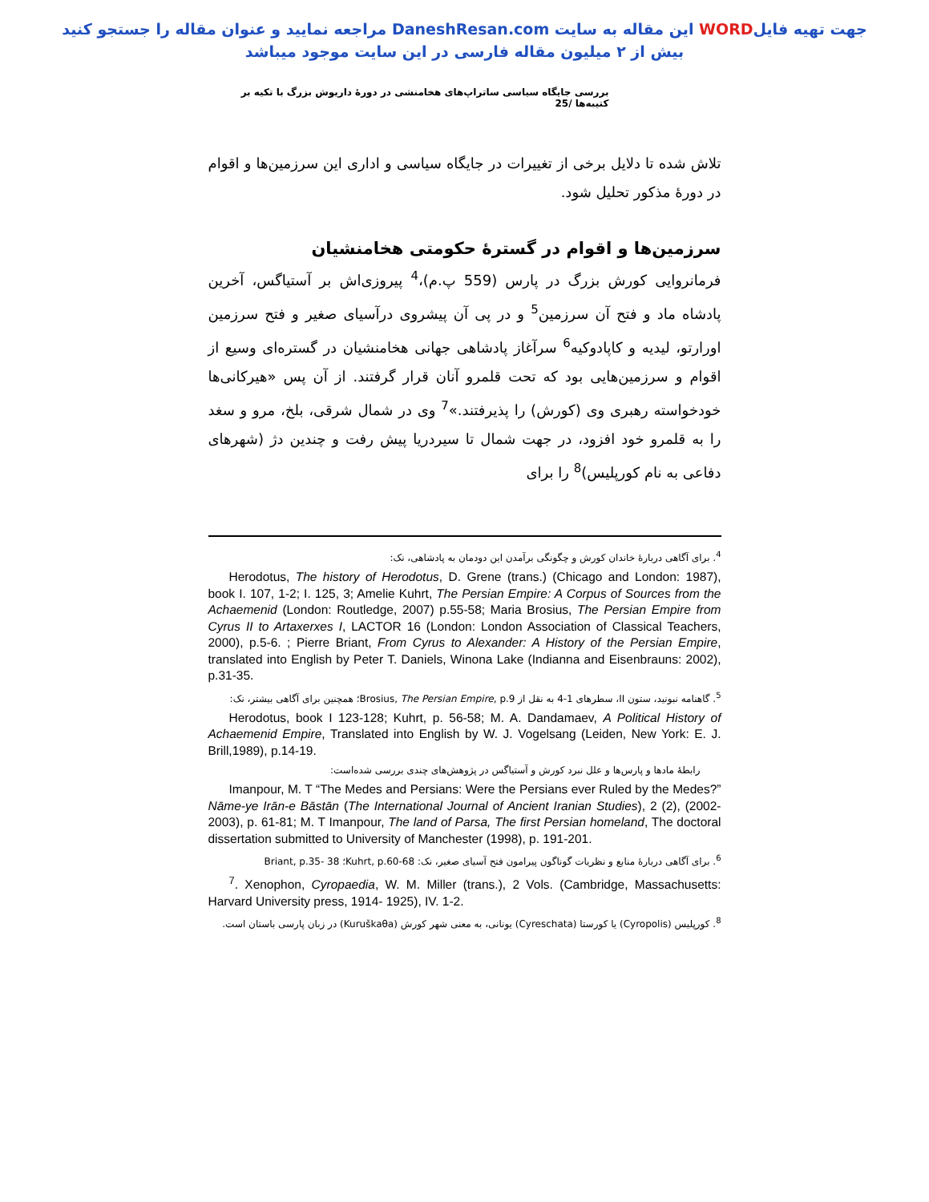جهت تهیه فایلWORD این مقاله به سایت DaneshResan.com مراجعه نمایید و عنوان مقاله را جستجو کنید
بیش از ۲ میلیون مقاله فارسی در این سایت موجود میباشد
بررسی جایگاه سیاسی ساتراپ‌های هخامنشی در دورهٔ داریوش بزرگ با تکیه بر کتیبه‌ها /25
تلاش شده تا دلایل برخی از تغییرات در جایگاه سیاسی و اداری این سرزمین‌ها و اقوام در دورهٔ مذکور تحلیل شود.
سرزمین‌ها و اقوام در گسترهٔ حکومتی هخامنشیان
فرمانروایی کورش بزرگ در پارس (559 پ.م)،<sup>4</sup> پیروزی‌اش بر آستیاگس، آخرین پادشاه ماد و فتح آن سرزمین<sup>5</sup> و در پی آن پیشروی درآسیای صغیر و فتح سرزمین اورارتو، لیدیه و کاپادوکیه<sup>6</sup> سرآغاز پادشاهی جهانی هخامنشیان در گستره‌ای وسیع از اقوام و سرزمین‌هایی بود که تحت قلمرو آنان قرار گرفتند. از آن پس «هیرکانی‌ها خودخواسته رهبری وی (کورش) را پذیرفتند.»<sup>7</sup> وی در شمال شرقی، بلخ، مرو و سغد را به قلمرو خود افزود، در جهت شمال تا سیردریا پیش رفت و چندین دژ (شهرهای دفاعی به نام کورپلیس)<sup>8</sup> را برای
<sup>4</sup>. برای آگاهی دربارهٔ خاندان کورش و چگونگی برآمدن این دودمان به پادشاهی، نک:
Herodotus, The history of Herodotus, D. Grene (trans.) (Chicago and London: 1987), book I. 107, 1-2; I. 125, 3; Amelie Kuhrt, The Persian Empire: A Corpus of Sources from the Achaemenid (London: Routledge, 2007) p.55-58; Maria Brosius, The Persian Empire from Cyrus II to Artaxerxes I, LACTOR 16 (London: London Association of Classical Teachers, 2000), p.5-6. ; Pierre Briant, From Cyrus to Alexander: A History of the Persian Empire, translated into English by Peter T. Daniels, Winona Lake (Indianna and Eisenbrauns: 2002), p.31-35.
<sup>5</sup>. گاهنامه نبونید، ستون II، سطرهای 1-4 به نقل از Brosius, The Persian Empire, p.9؛ همچنین برای آگاهی بیشتر، نک:
Herodotus, book I 123-128; Kuhrt, p. 56-58; M. A. Dandamaev, A Political History of Achaemenid Empire, Translated into English by W. J. Vogelsang (Leiden, New York: E. J. Brill,1989), p.14-19.
رابطهٔ مادها و پارس‌ها و علل نبرد کورش و آستیاگس در پژوهش‌های چندی بررسی شده‌است:
Imanpour, M. T “The Medes and Persians: Were the Persians ever Ruled by the Medes?” Nāme-ye Irān-e Bāstān (The International Journal of Ancient Iranian Studies), 2 (2), (2002-2003), p. 61-81; M. T Imanpour, The land of Parsa, The first Persian homeland, The doctoral dissertation submitted to University of Manchester (1998), p. 191-201.
<sup>6</sup>. برای آگاهی دربارهٔ منابع و نظریات گوناگون پیرامون فتح آسیای صغیر، نک: Kuhrt, p.60-68؛ Briant, p.35- 38
<sup>7</sup>. Xenophon, Cyropaedia, W. M. Miller (trans.), 2 Vols. (Cambridge, Massachusetts: Harvard University press, 1914- 1925), IV. 1-2.
<sup>8</sup>. کورپلیس (Cyropolis) یا کورستا (Cyreschata) یونانی، به معنی شهر کورش (Kuruškaθa) در زبان پارسی باستان است.